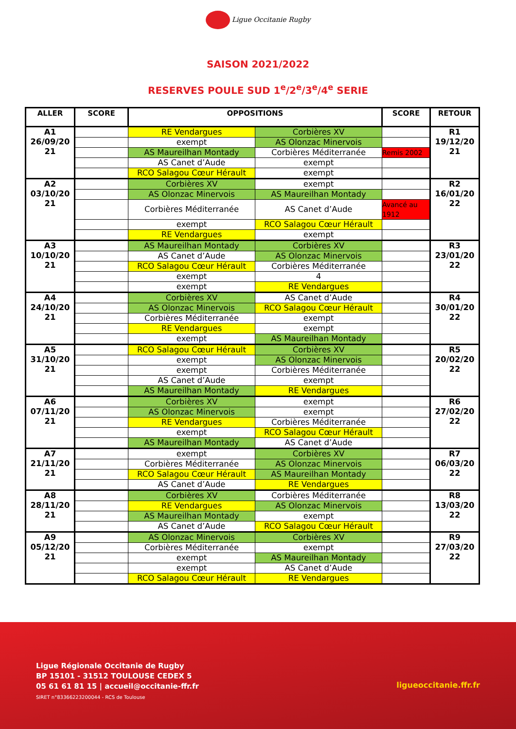Ligue Occitanie Rugby
SAISON 2021/2022
RESERVES POULE SUD 1<sup>e</sup>/2<sup>e</sup>/3<sup>e</sup>/4<sup>e</sup> SERIE
| ALLER | SCORE | OPPOSITIONS | | SCORE | RETOUR |
| --- | --- | --- | --- | --- | --- |
| A1 26/09/20 21 | | RE Vendargues | Corbières XV | | R1 19/12/20 21 |
| | | exempt | AS Olonzac Minervois | | |
| | | AS Maureilhan Montady | Corbières Méditerranée | Remis 2002 | |
| | | AS Canet d’Aude | exempt | | |
| | | RCO Salagou Cœur Hérault | exempt | | |
| A2 03/10/20 21 | | Corbières XV | exempt | | R2 16/01/20 22 |
| | | AS Olonzac Minervois | AS Maureilhan Montady | | |
| | | Corbières Méditerranée | AS Canet d’Aude | Avancé au 1912 | |
| | | exempt | RCO Salagou Cœur Hérault | | |
| | | RE Vendargues | exempt | | |
| A3 10/10/20 21 | | AS Maureilhan Montady | Corbières XV | | R3 23/01/20 22 |
| | | AS Canet d’Aude | AS Olonzac Minervois | | |
| | | RCO Salagou Cœur Hérault | Corbières Méditerranée | | |
| | | exempt | 4 | | |
| | | exempt | RE Vendargues | | |
| A4 24/10/20 21 | | Corbières XV | AS Canet d’Aude | | R4 30/01/20 22 |
| | | AS Olonzac Minervois | RCO Salagou Cœur Hérault | | |
| | | Corbières Méditerranée | exempt | | |
| | | RE Vendargues | exempt | | |
| | | exempt | AS Maureilhan Montady | | |
| A5 31/10/20 21 | | RCO Salagou Cœur Hérault | Corbières XV | | R5 20/02/20 22 |
| | | exempt | AS Olonzac Minervois | | |
| | | exempt | Corbières Méditerranée | | |
| | | AS Canet d’Aude | exempt | | |
| | | AS Maureilhan Montady | RE Vendargues | | |
| A6 07/11/20 21 | | Corbières XV | exempt | | R6 27/02/20 22 |
| | | AS Olonzac Minervois | exempt | | |
| | | RE Vendargues | Corbières Méditerranée | | |
| | | exempt | RCO Salagou Cœur Hérault | | |
| | | AS Maureilhan Montady | AS Canet d’Aude | | |
| A7 21/11/20 21 | | exempt | Corbières XV | | R7 06/03/20 22 |
| | | Corbières Méditerranée | AS Olonzac Minervois | | |
| | | RCO Salagou Cœur Hérault | AS Maureilhan Montady | | |
| | | AS Canet d’Aude | RE Vendargues | | |
| A8 28/11/20 21 | | Corbières XV | Corbières Méditerranée | | R8 13/03/20 22 |
| | | RE Vendargues | AS Olonzac Minervois | | |
| | | AS Maureilhan Montady | exempt | | |
| | | AS Canet d’Aude | RCO Salagou Cœur Hérault | | |
| A9 05/12/20 21 | | AS Olonzac Minervois | Corbières XV | | R9 27/03/20 22 |
| | | Corbières Méditerranée | exempt | | |
| | | exempt | AS Maureilhan Montady | | |
| | | exempt | AS Canet d’Aude | | |
| | | RCO Salagou Cœur Hérault | RE Vendargues | | |
Ligue Régionale Occitanie de Rugby
BP 15101 - 31512 TOULOUSE CEDEX 5
05 61 61 81 15 | accueil@occitanie-ffr.fr
SIRET n°83366223200044 - RCS de Toulouse
ligueoccitanie.ffr.fr